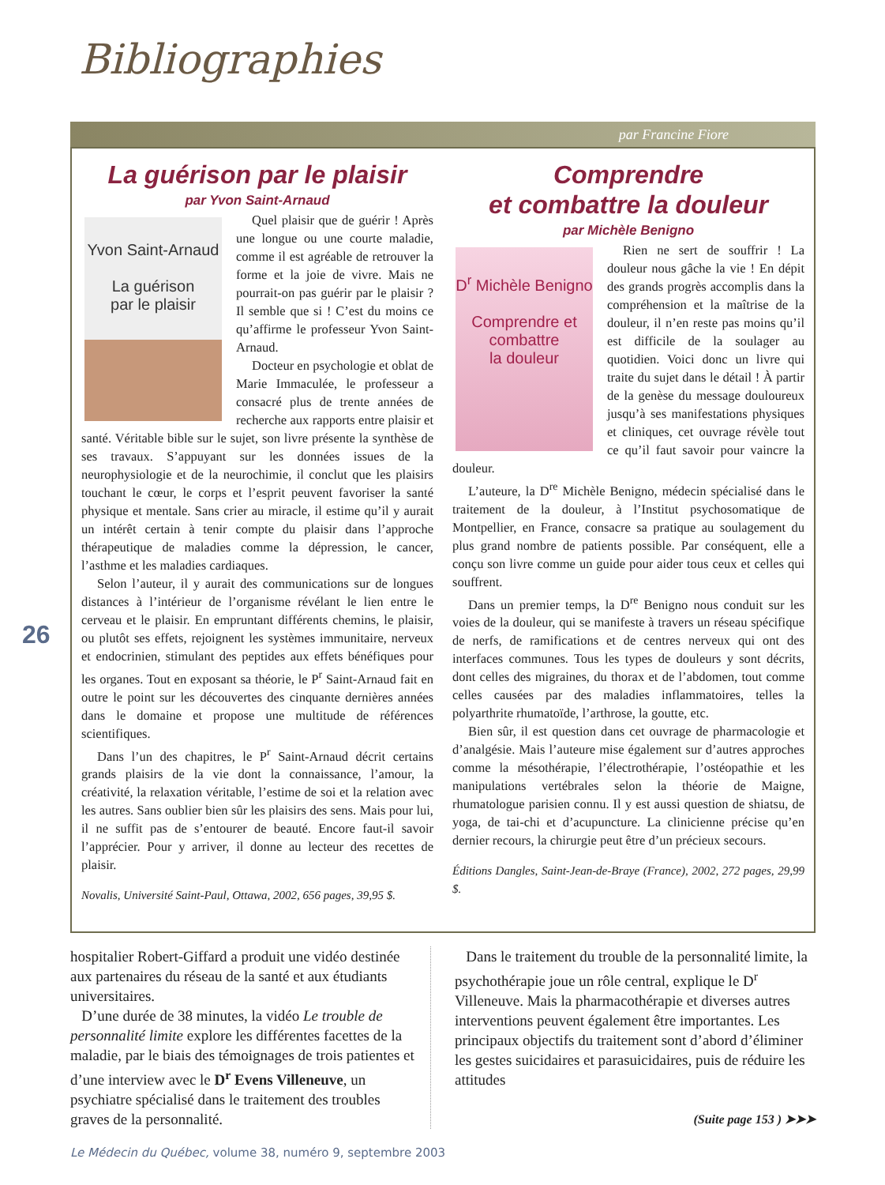Bibliographies
par Francine Fiore
La guérison par le plaisir
par Yvon Saint-Arnaud
Yvon Saint-Arnaud
La guérison
par le plaisir
Quel plaisir que de guérir ! Après une longue ou une courte maladie, comme il est agréable de retrouver la forme et la joie de vivre. Mais ne pourrait-on pas guérir par le plaisir ? Il semble que si ! C’est du moins ce qu’affirme le professeur Yvon Saint-Arnaud.
Docteur en psychologie et oblat de Marie Immaculée, le professeur a consacré plus de trente années de recherche aux rapports entre plaisir et santé. Véritable bible sur le sujet, son livre présente la synthèse de ses travaux. S’appuyant sur les données issues de la neurophysiologie et de la neurochimie, il conclut que les plaisirs touchant le cœur, le corps et l’esprit peuvent favoriser la santé physique et mentale. Sans crier au miracle, il estime qu’il y aurait un intérêt certain à tenir compte du plaisir dans l’approche thérapeutique de maladies comme la dépression, le cancer, l’asthme et les maladies cardiaques.
Selon l’auteur, il y aurait des communications sur de longues distances à l’intérieur de l’organisme révélant le lien entre le cerveau et le plaisir. En empruntant différents chemins, le plaisir, ou plutôt ses effets, rejoignent les systèmes immunitaire, nerveux et endocrinien, stimulant des peptides aux effets bénéfiques pour les organes. Tout en exposant sa théorie, le P<sup>r</sup> Saint-Arnaud fait en outre le point sur les découvertes des cinquante dernières années dans le domaine et propose une multitude de références scientifiques.
Dans l’un des chapitres, le P<sup>r</sup> Saint-Arnaud décrit certains grands plaisirs de la vie dont la connaissance, l’amour, la créativité, la relaxation véritable, l’estime de soi et la relation avec les autres. Sans oublier bien sûr les plaisirs des sens. Mais pour lui, il ne suffit pas de s’entourer de beauté. Encore faut-il savoir l’apprécier. Pour y arriver, il donne au lecteur des recettes de plaisir.
Novalis, Université Saint-Paul, Ottawa, 2002, 656 pages, 39,95 $.
Comprendre
et combattre la douleur
par Michèle Benigno
D<sup>r</sup> Michèle Benigno
Comprendre et combattre
la douleur
Rien ne sert de souffrir ! La douleur nous gâche la vie ! En dépit des grands progrès accomplis dans la compréhension et la maîtrise de la douleur, il n’en reste pas moins qu’il est difficile de la soulager au quotidien. Voici donc un livre qui traite du sujet dans le détail ! À partir de la genèse du message douloureux jusqu’à ses manifestations physiques et cliniques, cet ouvrage révèle tout ce qu’il faut savoir pour vaincre la douleur.
L’auteure, la D<sup>re</sup> Michèle Benigno, médecin spécialisé dans le traitement de la douleur, à l’Institut psychosomatique de Montpellier, en France, consacre sa pratique au soulagement du plus grand nombre de patients possible. Par conséquent, elle a conçu son livre comme un guide pour aider tous ceux et celles qui souffrent.
Dans un premier temps, la D<sup>re</sup> Benigno nous conduit sur les voies de la douleur, qui se manifeste à travers un réseau spécifique de nerfs, de ramifications et de centres nerveux qui ont des interfaces communes. Tous les types de douleurs y sont décrits, dont celles des migraines, du thorax et de l’abdomen, tout comme celles causées par des maladies inflammatoires, telles la polyarthrite rhumatoïde, l’arthrose, la goutte, etc.
Bien sûr, il est question dans cet ouvrage de pharmacologie et d’analgésie. Mais l’auteure mise également sur d’autres approches comme la mésothérapie, l’électrothérapie, l’ostéopathie et les manipulations vertébrales selon la théorie de Maigne, rhumatologue parisien connu. Il y est aussi question de shiatsu, de yoga, de tai-chi et d’acupuncture. La clinicienne précise qu’en dernier recours, la chirurgie peut être d’un précieux secours.
Éditions Dangles, Saint-Jean-de-Braye (France), 2002, 272 pages, 29,99 $.
26
hospitalier Robert-Giffard a produit une vidéo destinée aux partenaires du réseau de la santé et aux étudiants universitaires.
D’une durée de 38 minutes, la vidéo Le trouble de personnalité limite explore les différentes facettes de la maladie, par le biais des témoignages de trois patientes et d’une interview avec le D<sup>r</sup> Evens Villeneuve, un psychiatre spécialisé dans le traitement des troubles graves de la personnalité.
Dans le traitement du trouble de la personnalité limite, la psychothérapie joue un rôle central, explique le D<sup>r</sup> Villeneuve. Mais la pharmacothérapie et diverses autres interventions peuvent également être importantes. Les principaux objectifs du traitement sont d’abord d’éliminer les gestes suicidaires et parasuicidaires, puis de réduire les attitudes
(Suite page 153 ) ➤➤➤
Le Médecin du Québec, volume 38, numéro 9, septembre 2003